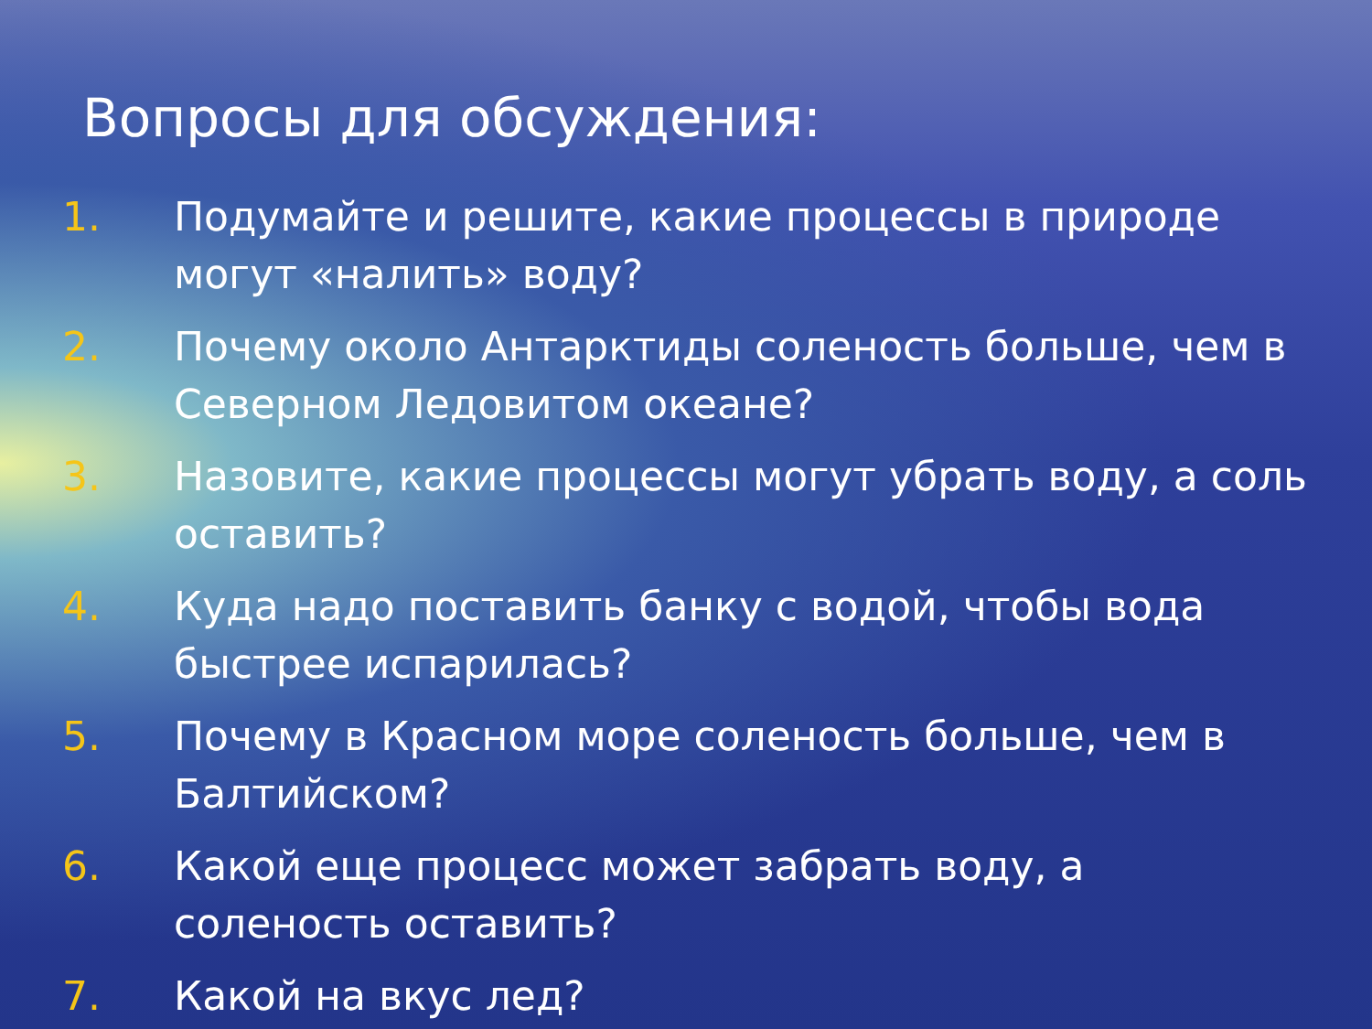Вопросы для обсуждения:
1. Подумайте и решите, какие процессы в природе могут «налить» воду?
2. Почему около Антарктиды соленость больше, чем в Северном Ледовитом океане?
3. Назовите, какие процессы могут убрать воду, а соль оставить?
4. Куда надо поставить банку с водой, чтобы вода быстрее испарилась?
5. Почему в Красном море соленость больше, чем в Балтийском?
6. Какой еще процесс может забрать воду, а соленость оставить?
7. Какой на вкус лед?